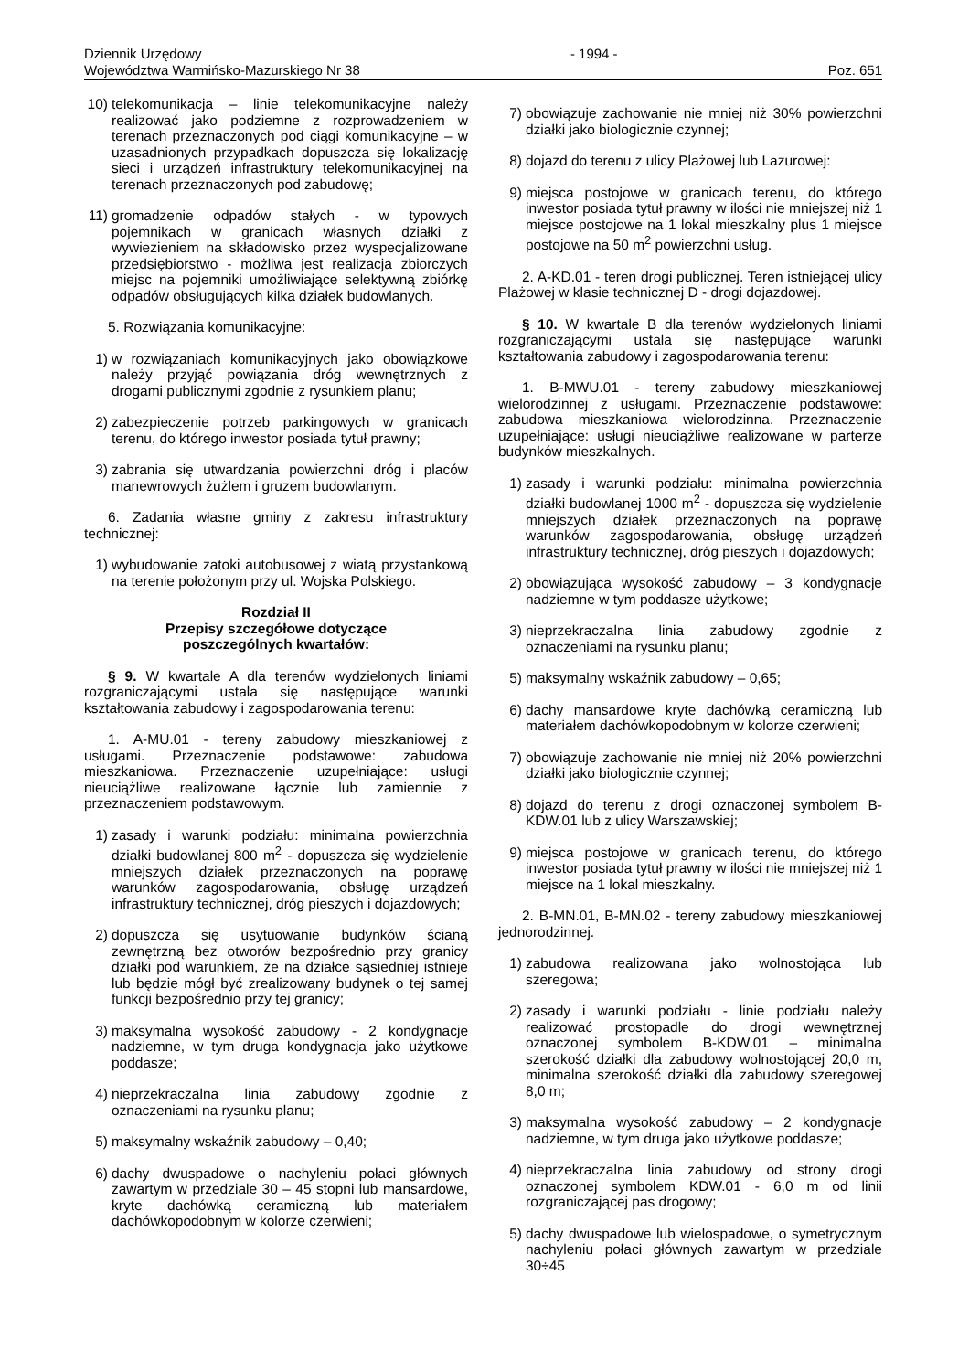Dziennik Urzędowy
Województwa Warmińsko-Mazurskiego Nr 38
- 1994 - Poz. 651
10) telekomunikacja – linie telekomunikacyjne należy realizować jako podziemne z rozprowadzeniem w terenach przeznaczonych pod ciągi komunikacyjne – w uzasadnionych przypadkach dopuszcza się lokalizację sieci i urządzeń infrastruktury telekomunikacyjnej na terenach przeznaczonych pod zabudowę;
11) gromadzenie odpadów stałych - w typowych pojemnikach w granicach własnych działki z wywiezieniem na składowisko przez wyspecjalizowane przedsiębiorstwo - możliwa jest realizacja zbiorczych miejsc na pojemniki umożliwiające selektywną zbiórkę odpadów obsługujących kilka działek budowlanych.
5. Rozwiązania komunikacyjne:
1) w rozwiązaniach komunikacyjnych jako obowiązkowe należy przyjąć powiązania dróg wewnętrznych z drogami publicznymi zgodnie z rysunkiem planu;
2) zabezpieczenie potrzeb parkingowych w granicach terenu, do którego inwestor posiada tytuł prawny;
3) zabrania się utwardzania powierzchni dróg i placów manewrowych żużlem i gruzem budowlanym.
6. Zadania własne gminy z zakresu infrastruktury technicznej:
1) wybudowanie zatoki autobusowej z wiatą przystankową na terenie położonym przy ul. Wojska Polskiego.
Rozdział II
Przepisy szczegółowe dotyczące
poszczególnych kwartałów:
§ 9. W kwartale A dla terenów wydzielonych liniami rozgraniczającymi ustala się następujące warunki kształtowania zabudowy i zagospodarowania terenu:
1. A-MU.01 - tereny zabudowy mieszkaniowej z usługami. Przeznaczenie podstawowe: zabudowa mieszkaniowa. Przeznaczenie uzupełniające: usługi nieuciążliwe realizowane łącznie lub zamiennie z przeznaczeniem podstawowym.
1) zasady i warunki podziału: minimalna powierzchnia działki budowlanej 800 m<sup>2</sup> - dopuszcza się wydzielenie mniejszych działek przeznaczonych na poprawę warunków zagospodarowania, obsługę urządzeń infrastruktury technicznej, dróg pieszych i dojazdowych;
2) dopuszcza się usytuowanie budynków ścianą zewnętrzną bez otworów bezpośrednio przy granicy działki pod warunkiem, że na działce sąsiedniej istnieje lub będzie mógł być zrealizowany budynek o tej samej funkcji bezpośrednio przy tej granicy;
3) maksymalna wysokość zabudowy - 2 kondygnacje nadziemne, w tym druga kondygnacja jako użytkowe poddasze;
4) nieprzekraczalna linia zabudowy zgodnie z oznaczeniami na rysunku planu;
5) maksymalny wskaźnik zabudowy – 0,40;
6) dachy dwuspadowe o nachyleniu połaci głównych zawartym w przedziale 30 – 45 stopni lub mansardowe, kryte dachówką ceramiczną lub materiałem dachówkopodobnym w kolorze czerwieni;
7) obowiązuje zachowanie nie mniej niż 30% powierzchni działki jako biologicznie czynnej;
8) dojazd do terenu z ulicy Plażowej lub Lazurowej:
9) miejsca postojowe w granicach terenu, do którego inwestor posiada tytuł prawny w ilości nie mniejszej niż 1 miejsce postojowe na 1 lokal mieszkalny plus 1 miejsce postojowe na 50 m<sup>2</sup> powierzchni usług.
2. A-KD.01 - teren drogi publicznej. Teren istniejącej ulicy Plażowej w klasie technicznej D - drogi dojazdowej.
§ 10. W kwartale B dla terenów wydzielonych liniami rozgraniczającymi ustala się następujące warunki kształtowania zabudowy i zagospodarowania terenu:
1. B-MWU.01 - tereny zabudowy mieszkaniowej wielorodzinnej z usługami. Przeznaczenie podstawowe: zabudowa mieszkaniowa wielorodzinna. Przeznaczenie uzupełniające: usługi nieuciążliwe realizowane w parterze budynków mieszkalnych.
1) zasady i warunki podziału: minimalna powierzchnia działki budowlanej 1000 m<sup>2</sup> - dopuszcza się wydzielenie mniejszych działek przeznaczonych na poprawę warunków zagospodarowania, obsługę urządzeń infrastruktury technicznej, dróg pieszych i dojazdowych;
2) obowiązująca wysokość zabudowy – 3 kondygnacje nadziemne w tym poddasze użytkowe;
3) nieprzekraczalna linia zabudowy zgodnie z oznaczeniami na rysunku planu;
5) maksymalny wskaźnik zabudowy – 0,65;
6) dachy mansardowe kryte dachówką ceramiczną lub materiałem dachówkopodobnym w kolorze czerwieni;
7) obowiązuje zachowanie nie mniej niż 20% powierzchni działki jako biologicznie czynnej;
8) dojazd do terenu z drogi oznaczonej symbolem B-KDW.01 lub z ulicy Warszawskiej;
9) miejsca postojowe w granicach terenu, do którego inwestor posiada tytuł prawny w ilości nie mniejszej niż 1 miejsce na 1 lokal mieszkalny.
2. B-MN.01, B-MN.02 - tereny zabudowy mieszkaniowej jednorodzinnej.
1) zabudowa realizowana jako wolnostojąca lub szeregowa;
2) zasady i warunki podziału - linie podziału należy realizować prostopadle do drogi wewnętrznej oznaczonej symbolem B-KDW.01 – minimalna szerokość działki dla zabudowy wolnostojącej 20,0 m, minimalna szerokość działki dla zabudowy szeregowej 8,0 m;
3) maksymalna wysokość zabudowy – 2 kondygnacje nadziemne, w tym druga jako użytkowe poddasze;
4) nieprzekraczalna linia zabudowy od strony drogi oznaczonej symbolem KDW.01 - 6,0 m od linii rozgraniczającej pas drogowy;
5) dachy dwuspadowe lub wielospadowe, o symetrycznym nachyleniu połaci głównych zawartym w przedziale 30÷45